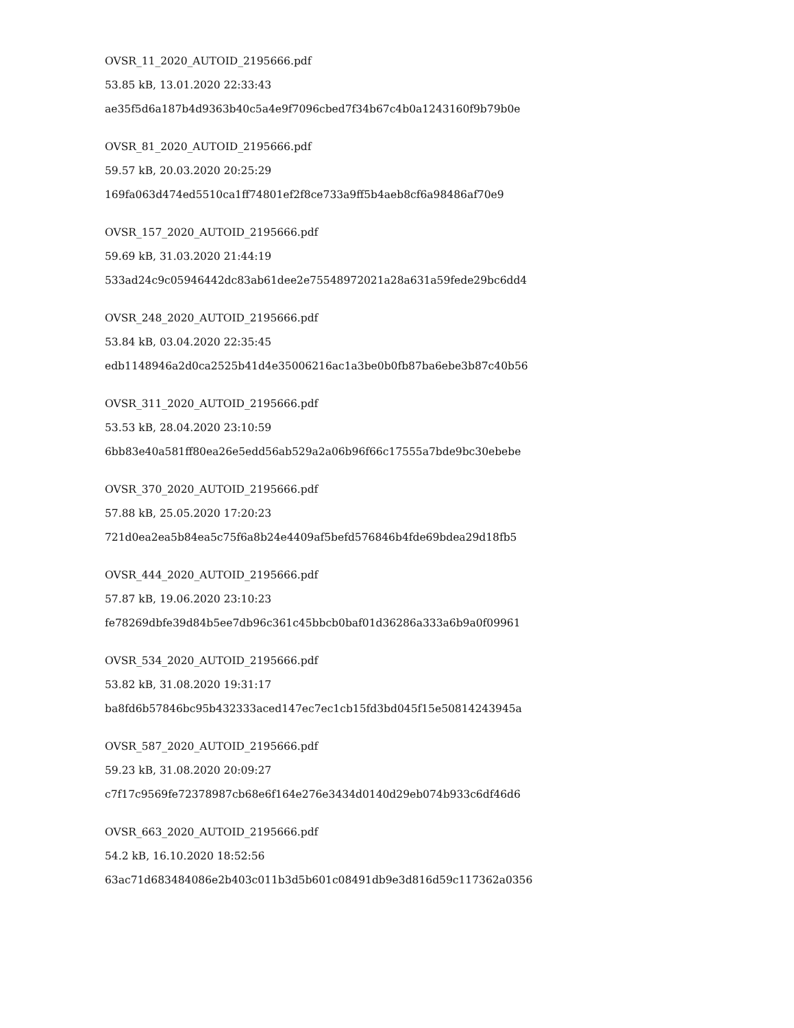OVSR_11_2020_AUTOID_2195666.pdf
53.85 kB, 13.01.2020 22:33:43
ae35f5d6a187b4d9363b40c5a4e9f7096cbed7f34b67c4b0a1243160f9b79b0e
OVSR_81_2020_AUTOID_2195666.pdf
59.57 kB, 20.03.2020 20:25:29
169fa063d474ed5510ca1ff74801ef2f8ce733a9ff5b4aeb8cf6a98486af70e9
OVSR_157_2020_AUTOID_2195666.pdf
59.69 kB, 31.03.2020 21:44:19
533ad24c9c05946442dc83ab61dee2e75548972021a28a631a59fede29bc6dd4
OVSR_248_2020_AUTOID_2195666.pdf
53.84 kB, 03.04.2020 22:35:45
edb1148946a2d0ca2525b41d4e35006216ac1a3be0b0fb87ba6ebe3b87c40b56
OVSR_311_2020_AUTOID_2195666.pdf
53.53 kB, 28.04.2020 23:10:59
6bb83e40a581ff80ea26e5edd56ab529a2a06b96f66c17555a7bde9bc30ebebe
OVSR_370_2020_AUTOID_2195666.pdf
57.88 kB, 25.05.2020 17:20:23
721d0ea2ea5b84ea5c75f6a8b24e4409af5befd576846b4fde69bdea29d18fb5
OVSR_444_2020_AUTOID_2195666.pdf
57.87 kB, 19.06.2020 23:10:23
fe78269dbfe39d84b5ee7db96c361c45bbcb0baf01d36286a333a6b9a0f09961
OVSR_534_2020_AUTOID_2195666.pdf
53.82 kB, 31.08.2020 19:31:17
ba8fd6b57846bc95b432333aced147ec7ec1cb15fd3bd045f15e50814243945a
OVSR_587_2020_AUTOID_2195666.pdf
59.23 kB, 31.08.2020 20:09:27
c7f17c9569fe72378987cb68e6f164e276e3434d0140d29eb074b933c6df46d6
OVSR_663_2020_AUTOID_2195666.pdf
54.2 kB, 16.10.2020 18:52:56
63ac71d683484086e2b403c011b3d5b601c08491db9e3d816d59c117362a0356